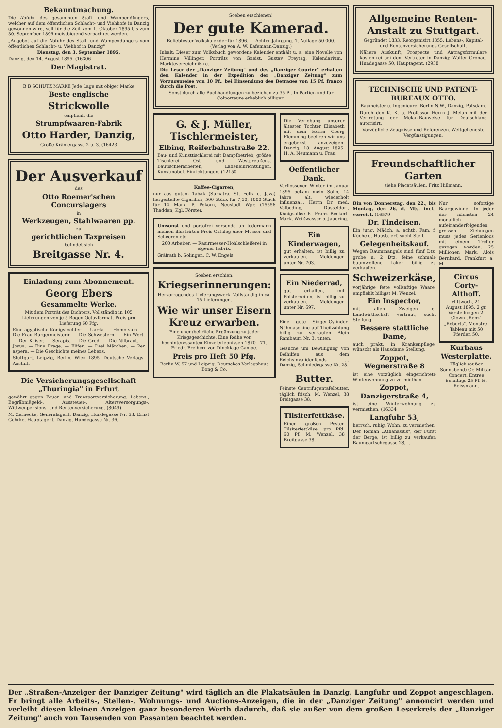Bekanntmachung.
Die Abfuhr des gesammten Stall- und Wampendüngers, welcher auf dem öffentlichen Schlacht- und Viehhofe in Danzig gewonnen wird, soll für die Zeit vom 1. Oktober 1895 bis zum 30. September 1896 meistbietend verpachtet werden.
„Angebot auf die Abfuhr des Stall- und Wampendüngers vom öffentlichen Schlacht- u. Viehhof in Danzig"
Dienstag, den 3. September 1895,
Danzig, den 14. August 1895. (16306
Der Magistrat.
B B SCHUTZ MARKE Jede Lage mit obiger Marke
Beste englische
Strickwolle
empfiehlt die
Strumpfwaaren-Fabrik
Otto Harder, Danzig,
Große Krämergasse 2 u. 3. (16423
Der Ausverkauf
des
Otto Roemer'schen Concurslagers
in
Werkzeugen, Stahlwaaren pp.
zu
gerichtlichen Taxpreisen
befindet sich
Breitgasse Nr. 4.
Einladung zum Abonnement.
Georg Ebers
Gesammelte Werke.
Mit dem Porträt des Dichters. Vollständig in 105 Lieferungen von je 5 Bogen Octavformat. Preis pro Lieferung 60 Pfg.
Eine ägyptische Königstochter. — Uarda. — Homo sum. — Die Frau Bürgermeisterin — Die Schwestern. — Ein Wort. — Der Kaiser. — Serapis. — Die Gred. — Die Nilbraut. — Josua. — Eine Frage. — Elifen. — Drei Märchen. — Per aspera. — Die Geschichte meines Lebens.
Stuttgart, Leipzig, Berlin, Wien 1895. Deutsche Verlags-Anstalt.
Die Versicherungsgesellschaft „Thuringia" in Erfurt
gewährt gegen Feuer- und Transportversicherung: Lebens-, Begräbnißgeld-, Aussteuer-, Altersversorgungs-, Wittwenpensions- und Rentenversicherung. (8049)
M. Zernecke, Generalagent, Danzig, Hundegasse Nr. 53. Ernst Gehrke, Hauptagent, Danzig, Hundegasse Nr. 36.
Soeben erschienen!
Der gute Kamerad.
Beliebtester Volkskalender für 1896. — Achter Jahrgang. 1. Auflage 50 000. (Verlag von A. W. Kafemann-Danzig.)
Inhalt: Dieser zum Volksbuch gewordene Kalender enthält u. a. eine Novelle von Hermine Villinger, Porträts von Gneist, Gustav Freytag, Kalendarium, Märkteverzeichniß rc.
Die Leser der „Danziger Zeitung" und des „Danziger Courier" erhalten den Kalender in der Expedition der „Danziger Zeitung" zum Vorzugspreise von 10 Pf., bei Einsendung des Betrages von 15 Pf. franco durch die Post.
Sonst durch alle Buchhandlungen zu beziehen zu 35 Pf. In Partien und für Colporteure erheblich billiger!
G. & J. Müller, Tischlermeister,
Elbing, Reiferbahnstraße 22.
Bau- und Kunsttischlerei mit Dampfbetrieb, größte Tischlerei Ost- und Westpreußens. Bautischlerarbeiten, Ladeneinrichtungen, Kunstmöbel, Einrichtungen. (12150
Kaffee-Cigarren,
nur aus gutem Tabak (Sumatra, St. Felix u. Java) hergestellte Cigarillos, 500 Stück für 7,50, 1000 Stück für 14 Mark. P. Pokorn, Neustadt Wpr. (15556 Thadden, Kgl. Förster.
Umsonst und portofrei versende an Jedermann meinen illustrirten Preis-Catalog über Messer und Scheeren etc.
200 Arbeiter. — Rasirmesser-Hohlschleiferei in eigener Fabrik.
Gräfrath b. Solingen. C. W. Engels.
Soeben erschien:
Kriegserinnerungen:
Hervorragendes Lieferungswerk. Vollständig in ca. 15 Lieferungen.
Wie wir unser Eisern Kreuz erwarben.
Eine unentbehrliche Ergänzung zu jeder Kriegsgeschichte. Eine Reihe von hochinteressanten Einzelerlebnissen 1870—71. Friedr. Freiherr von Dincklage-Campe.
Preis pro Heft 50 Pfg.
Berlin W. 57 und Leipzig. Deutsches Verlagshaus Bong & Co.
Die Verlobung unserer ältesten Tochter Elisabeth mit dem Herrn Georg Flemming beehren wir uns ergebenst anzuzeigen. Danzig, 18. August 1895. H. A. Neumann u. Frau.
Oeffentlicher Dank.
Verflossenen Winter im Januar 1895 bekam mein Sohn, 14 Jahre alt, wiederholt Influenza... Herrn Dr. med. Volbeding, Düsseldorf, Königsallee 6. Franz Beckert, Markt Weißwasser b. Jauering.
Ein Kinderwagen,
gut erhalten, ist billig zu verkaufen. Meldungen unter Nr. 703.
Ein Niederrad,
gut erhalten, mit Polsterreifen, ist billig zu verkaufen. Meldungen unter Nr. 697.
Eine gute Singer-Cylinder-Nähmaschine auf Theilzahlung billig zu verkaufen Alein Rambaum Nr. 3, unten.
Gesuche um Bewilligung von Beihilfen aus dem Reichsinvalidenfonds ... Danzig, Schmiedegasse Nr. 28.
Butter.
Feinste Centrifugentafelbutter, täglich frisch. M. Wenzel, 38 Breitgasse 38.
Tilsiterfettkäse.
Einen großen Posten Tilsiterfettkäse, pro Pfd. 60 Pf. M. Wenzel, 38 Breitgasse 38.
Allgemeine Renten-Anstalt zu Stuttgart.
Gegründet 1833. Reorganisirt 1855. Lebens-, Kapital- und Rentenversicherungs-Gesellschaft.
Nähere Auskunft, Prospecte und Antragsformulare kostenfrei bei dem Vertreter in Danzig: Walter Gronau, Hundegasse 50, Hauptagent. (2938
TECHNISCHE UND PATENT-BUREAUX OTTO.
Baumeister u. Ingenieure. Berlin N.W., Danzig, Potsdam.
Durch den K. K. ö. Professor Herrn J. Melan mit der Vertretung der Melan-Bauweise für Deutschland autorisirt.
Vorzügliche Zeugnisse und Referenzen. Weitgehendste Vergünstigungen.
Freundschaftlicher Garten
siehe Placatsäulen. Fritz Hillmann.
Bin von Donnerstag, den 22., bis Montag, den 26. d. Mts. incl., verreist. (16579
Dr. Findeisen.
Ein jung. Mädch. a. achtb. Fam. f. Küche u. Hausb. erf. sucht Stell.
Gelegenheitskauf.
Wegen Raummangels sind fünf Dtz. grobe u. 2 Dtz. feine schmale baumwollene Laken billig zu verkaufen.
Schweizerkäse,
vorjährige fette vollsaftige Waare, empfiehlt billigst M. Wenzel.
Ein Inspector,
mit allen Zweigen d. Landwirthschaft vertraut, sucht Stellung.
Bessere stattliche Dame,
auch prakt. in Krankenpflege, wünscht als Hausdame Stellung.
Zoppot, Wegnerstraße 8
ist eine vorzüglich eingerichtete Winterwohnung zu vermiethen.
Zoppot, Danzigerstraße 4,
ist eine Winterwohnung zu vermiethen. (16334
Langfuhr 53,
herrsch. ruhig. Wohn. zu vermiethen.
Der Roman „Athanasius", der Fürst der Berge, ist billig zu verkaufen Baumgartschegasse 28, I.
Nur sofortige Baargewinne! In jeder der nächsten 24 monatlich aufeinanderfolgenden grossen Ziehungen muss jedes Serienloos mit einem Treffer gezogen werden. 25 Millionen Mark. Alois Bernhard, Frankfurt a. M.
Circus Corty-Althoff.
Mittwoch, 21. August 1895. 2 gr. Vorstellungen 2. Clown „Renz" „Roberts". Monstre-Tableau mit 50 Pferden 50.
Kurhaus Westerplatte.
Täglich (außer Sonnabend) Gr. Militär-Concert. Entree Sonntags 25 Pf. H. Reissmann.
Der „Straßen-Anzeiger der Danziger Zeitung" wird täglich an die Plakatsäulen in Danzig, Langfuhr und Zoppot angeschlagen. Er bringt alle Arbeits-, Stellen-, Wohnungs- und Auctions-Anzeigen, die in der „Danziger Zeitung" annoncirt werden und verleiht diesen kleinen Anzeigen ganz besonderen Werth dadurch, daß sie außer von dem großen Leserkreis der „Danziger Zeitung" auch von Tausenden von Passanten beachtet werden.